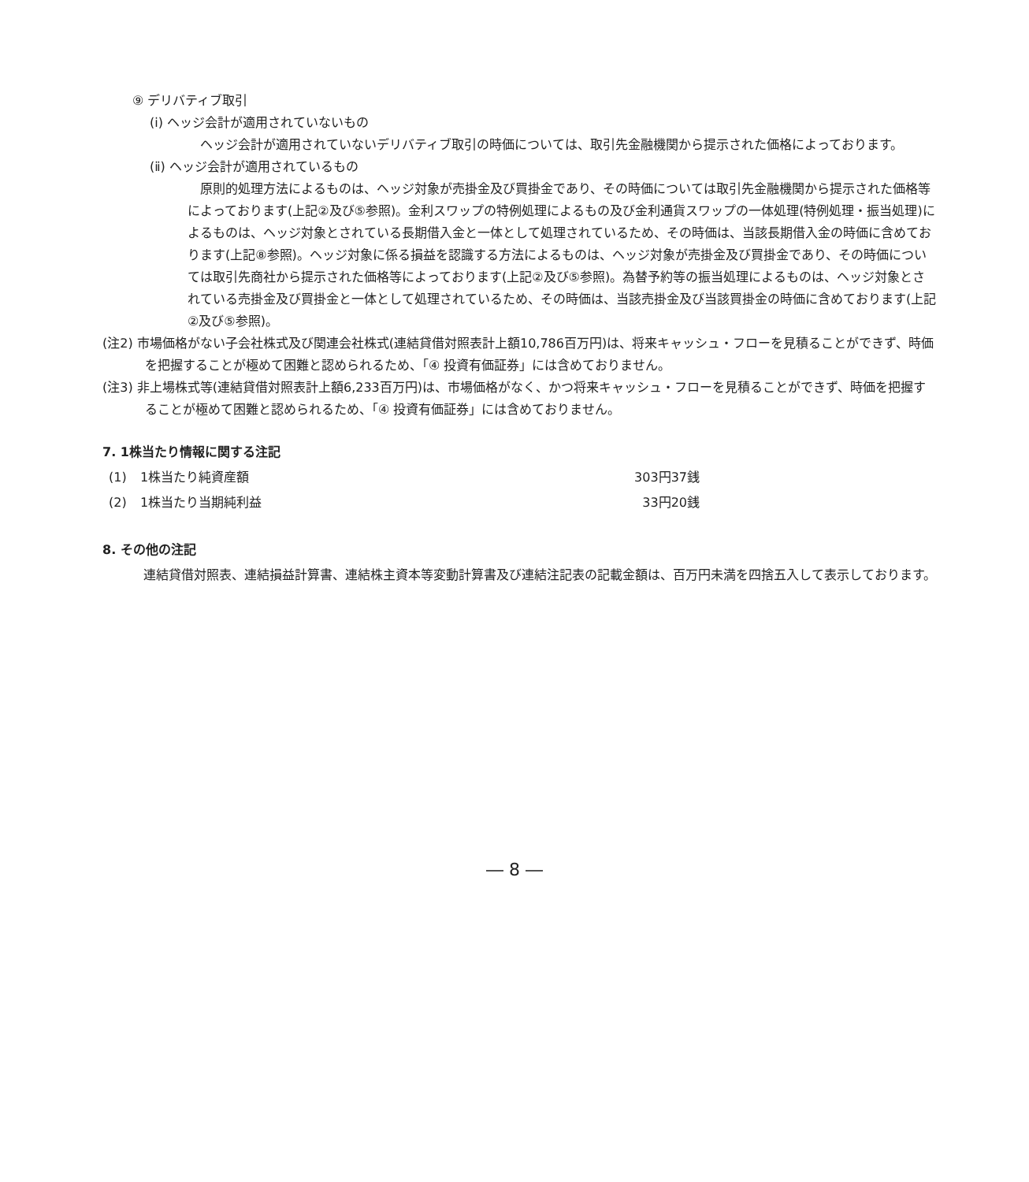⑨ デリバティブ取引
(ⅰ) ヘッジ会計が適用されていないもの
　ヘッジ会計が適用されていないデリバティブ取引の時価については、取引先金融機関から提示された価格によっております。
(ⅱ) ヘッジ会計が適用されているもの
　原則的処理方法によるものは、ヘッジ対象が売掛金及び買掛金であり、その時価については取引先金融機関から提示された価格等によっております(上記②及び⑤参照)。金利スワップの特例処理によるもの及び金利通貨スワップの一体処理(特例処理・振当処理)によるものは、ヘッジ対象とされている長期借入金と一体として処理されているため、その時価は、当該長期借入金の時価に含めております(上記⑧参照)。ヘッジ対象に係る損益を認識する方法によるものは、ヘッジ対象が売掛金及び買掛金であり、その時価については取引先商社から提示された価格等によっております(上記②及び⑤参照)。為替予約等の振当処理によるものは、ヘッジ対象とされている売掛金及び買掛金と一体として処理されているため、その時価は、当該売掛金及び当該買掛金の時価に含めております(上記②及び⑤参照)。
(注2) 市場価格がない子会社株式及び関連会社株式(連結貸借対照表計上額10,786百万円)は、将来キャッシュ・フローを見積ることができず、時価を把握することが極めて困難と認められるため、「④ 投資有価証券」には含めておりません。
(注3) 非上場株式等(連結貸借対照表計上額6,233百万円)は、市場価格がなく、かつ将来キャッシュ・フローを見積ることができず、時価を把握することが極めて困難と認められるため、「④ 投資有価証券」には含めておりません。
7. 1株当たり情報に関する注記
| (1) | 1株当たり純資産額 | 303円37銭 |
| (2) | 1株当たり当期純利益 | 33円20銭 |
8. その他の注記
　連結貸借対照表、連結損益計算書、連結株主資本等変動計算書及び連結注記表の記載金額は、百万円未満を四捨五入して表示しております。
― 8 ―